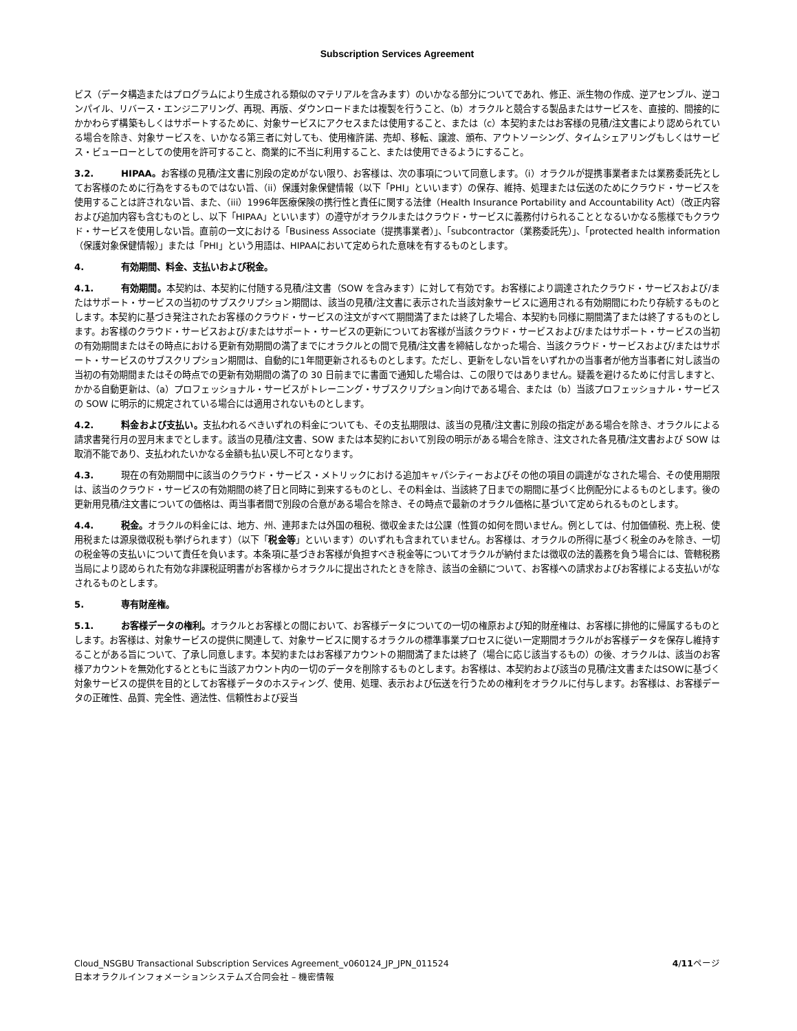Subscription Services Agreement
ビス（データ構造またはプログラムにより生成される類似のマテリアルを含みます）のいかなる部分についてであれ、修正、派生物の作成、逆アセンブル、逆コンパイル、リバース・エンジニアリング、再現、再版、ダウンロードまたは複製を行うこと、（b）オラクルと競合する製品またはサービスを、直接的、間接的にかかわらず構築もしくはサポートするために、対象サービスにアクセスまたは使用すること、または（c）本契約またはお客様の見積/注文書により認められている場合を除き、対象サービスを、いかなる第三者に対しても、使用権許諾、売却、移転、譲渡、頒布、アウトソーシング、タイムシェアリングもしくはサービス・ビューローとしての使用を許可すること、商業的に不当に利用すること、または使用できるようにすること。
3.2. HIPAA。お客様の見積/注文書に別段の定めがない限り、お客様は、次の事項について同意します。（i）オラクルが提携事業者または業務委託先としてお客様のために行為をするものではない旨、（ii）保護対象保健情報（以下「PHI」といいます）の保存、維持、処理または伝送のためにクラウド・サービスを使用することは許されない旨、また、（iii）1996年医療保険の携行性と責任に関する法律（Health Insurance Portability and Accountability Act）（改正内容および追加内容も含むものとし、以下「HIPAA」といいます）の遵守がオラクルまたはクラウド・サービスに義務付けられることとなるいかなる態様でもクラウド・サービスを使用しない旨。直前の一文における「Business Associate（提携事業者）」、「subcontractor（業務委託先）」、「protected health information（保護対象保健情報）」または「PHI」という用語は、HIPAAにおいて定められた意味を有するものとします。
4. 有効期間、料金、支払いおよび税金。
4.1. 有効期間。本契約は、本契約に付随する見積/注文書（SOW を含みます）に対して有効です。お客様により調達されたクラウド・サービスおよび/またはサポート・サービスの当初のサブスクリプション期間は、該当の見積/注文書に表示された当該対象サービスに適用される有効期間にわたり存続するものとします。本契約に基づき発注されたお客様のクラウド・サービスの注文がすべて期間満了または終了した場合、本契約も同様に期間満了または終了するものとします。お客様のクラウド・サービスおよび/またはサポート・サービスの更新についてお客様が当該クラウド・サービスおよび/またはサポート・サービスの当初の有効期間またはその時点における更新有効期間の満了までにオラクルとの間で見積/注文書を締結しなかった場合、当該クラウド・サービスおよび/またはサポート・サービスのサブスクリプション期間は、自動的に1年間更新されるものとします。ただし、更新をしない旨をいずれかの当事者が他方当事者に対し該当の当初の有効期間またはその時点での更新有効期間の満了の 30 日前までに書面で通知した場合は、この限りではありません。疑義を避けるために付言しますと、かかる自動更新は、（a）プロフェッショナル・サービスがトレーニング・サブスクリプション向けである場合、または（b）当該プロフェッショナル・サービスの SOW に明示的に規定されている場合には適用されないものとします。
4.2. 料金および支払い。支払われるべきいずれの料金についても、その支払期限は、該当の見積/注文書に別段の指定がある場合を除き、オラクルによる請求書発行月の翌月末までとします。該当の見積/注文書、SOW または本契約において別段の明示がある場合を除き、注文された各見積/注文書および SOW は取消不能であり、支払われたいかなる金額も払い戻し不可となります。
4.3. 現在の有効期間中に該当のクラウド・サービス・メトリックにおける追加キャパシティーおよびその他の項目の調達がなされた場合、その使用期限は、該当のクラウド・サービスの有効期間の終了日と同時に到来するものとし、その料金は、当該終了日までの期間に基づく比例配分によるものとします。後の更新用見積/注文書についての価格は、両当事者間で別段の合意がある場合を除き、その時点で最新のオラクル価格に基づいて定められるものとします。
4.4. 税金。オラクルの料金には、地方、州、連邦または外国の租税、徴収金または公課（性質の如何を問いません。例としては、付加価値税、売上税、使用税または源泉徴収税も挙げられます）（以下「税金等」といいます）のいずれも含まれていません。お客様は、オラクルの所得に基づく税金のみを除き、一切の税金等の支払いについて責任を負います。本条項に基づきお客様が負担すべき税金等についてオラクルが納付または徴収の法的義務を負う場合には、管轄税務当局により認められた有効な非課税証明書がお客様からオラクルに提出されたときを除き、該当の金額について、お客様への請求およびお客様による支払いがなされるものとします。
5. 専有財産権。
5.1. お客様データの権利。オラクルとお客様との間において、お客様データについての一切の権原および知的財産権は、お客様に排他的に帰属するものとします。お客様は、対象サービスの提供に関連して、対象サービスに関するオラクルの標準事業プロセスに従い一定期間オラクルがお客様データを保存し維持することがある旨について、了承し同意します。本契約またはお客様アカウントの期間満了または終了（場合に応じ該当するもの）の後、オラクルは、該当のお客様アカウントを無効化するとともに当該アカウント内の一切のデータを削除するものとします。お客様は、本契約および該当の見積/注文書またはSOWに基づく対象サービスの提供を目的としてお客様データのホスティング、使用、処理、表示および伝送を行うための権利をオラクルに付与します。お客様は、お客様データの正確性、品質、完全性、適法性、信頼性および妥当
4/11ページ Cloud_NSGBU Transactional Subscription Services Agreement_v060124_JP_JPN_011524
日本オラクルインフォメーションシステムズ合同会社 – 機密情報